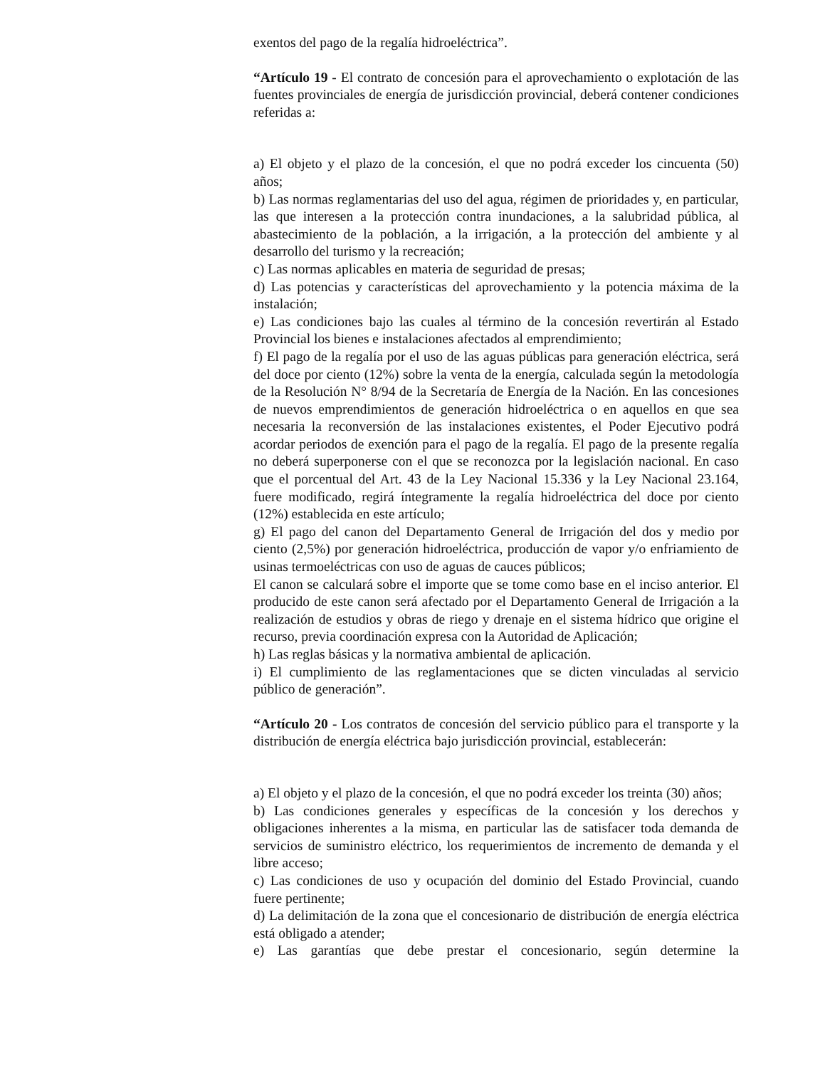exentos del pago de la regalía hidroeléctrica”.
“Artículo 19 - El contrato de concesión para el aprovechamiento o explotación de las fuentes provinciales de energía de jurisdicción provincial, deberá contener condiciones referidas a:
a) El objeto y el plazo de la concesión, el que no podrá exceder los cincuenta (50) años;
b) Las normas reglamentarias del uso del agua, régimen de prioridades y, en particular, las que interesen a la protección contra inundaciones, a la salubridad pública, al abastecimiento de la población, a la irrigación, a la protección del ambiente y al desarrollo del turismo y la recreación;
c) Las normas aplicables en materia de seguridad de presas;
d) Las potencias y características del aprovechamiento y la potencia máxima de la instalación;
e) Las condiciones bajo las cuales al término de la concesión revertirán al Estado Provincial los bienes e instalaciones afectados al emprendimiento;
f) El pago de la regalía por el uso de las aguas públicas para generación eléctrica, será del doce por ciento (12%) sobre la venta de la energía, calculada según la metodología de la Resolución N° 8/94 de la Secretaría de Energía de la Nación. En las concesiones de nuevos emprendimientos de generación hidroeléctrica o en aquellos en que sea necesaria la reconversión de las instalaciones existentes, el Poder Ejecutivo podrá acordar periodos de exención para el pago de la regalía. El pago de la presente regalía no deberá superponerse con el que se reconozca por la legislación nacional. En caso que el porcentual del Art. 43 de la Ley Nacional 15.336 y la Ley Nacional 23.164, fuere modificado, regirá íntegramente la regalía hidroeléctrica del doce por ciento (12%) establecida en este artículo;
g) El pago del canon del Departamento General de Irrigación del dos y medio por ciento (2,5%) por generación hidroeléctrica, producción de vapor y/o enfriamiento de usinas termoeléctricas con uso de aguas de cauces públicos;
El canon se calculará sobre el importe que se tome como base en el inciso anterior. El producido de este canon será afectado por el Departamento General de Irrigación a la realización de estudios y obras de riego y drenaje en el sistema hídrico que origine el recurso, previa coordinación expresa con la Autoridad de Aplicación;
h) Las reglas básicas y la normativa ambiental de aplicación.
i) El cumplimiento de las reglamentaciones que se dicten vinculadas al servicio público de generación”.
“Artículo 20 - Los contratos de concesión del servicio público para el transporte y la distribución de energía eléctrica bajo jurisdicción provincial, establecerán:
a) El objeto y el plazo de la concesión, el que no podrá exceder los treinta (30) años;
b) Las condiciones generales y específicas de la concesión y los derechos y obligaciones inherentes a la misma, en particular las de satisfacer toda demanda de servicios de suministro eléctrico, los requerimientos de incremento de demanda y el libre acceso;
c) Las condiciones de uso y ocupación del dominio del Estado Provincial, cuando fuere pertinente;
d) La delimitación de la zona que el concesionario de distribución de energía eléctrica está obligado a atender;
e) Las garantías que debe prestar el concesionario, según determine la